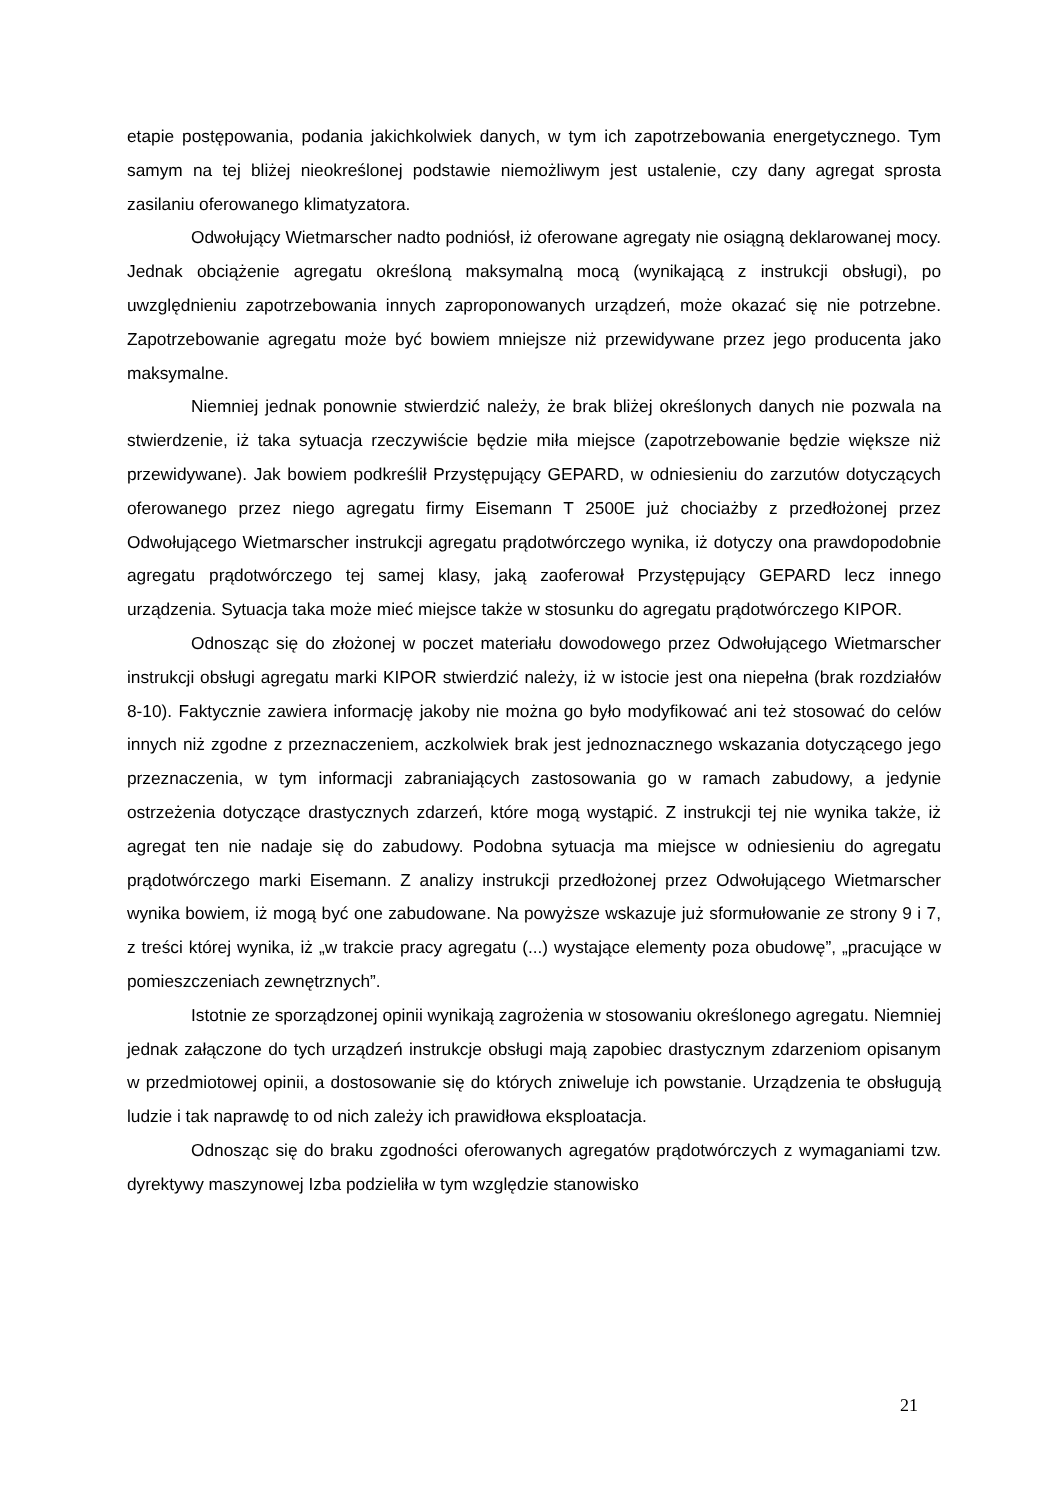etapie postępowania, podania jakichkolwiek danych, w tym ich zapotrzebowania energetycznego. Tym samym na tej bliżej nieokreślonej podstawie niemożliwym jest ustalenie, czy dany agregat sprosta zasilaniu oferowanego klimatyzatora.
Odwołujący Wietmarscher nadto podniósł, iż oferowane agregaty nie osiągną deklarowanej mocy. Jednak obciążenie agregatu określoną maksymalną mocą (wynikającą z instrukcji obsługi), po uwzględnieniu zapotrzebowania innych zaproponowanych urządzeń, może okazać się nie potrzebne. Zapotrzebowanie agregatu może być bowiem mniejsze niż przewidywane przez jego producenta jako maksymalne.
Niemniej jednak ponownie stwierdzić należy, że brak bliżej określonych danych nie pozwala na stwierdzenie, iż taka sytuacja rzeczywiście będzie miła miejsce (zapotrzebowanie będzie większe niż przewidywane). Jak bowiem podkreślił Przystępujący GEPARD, w odniesieniu do zarzutów dotyczących oferowanego przez niego agregatu firmy Eisemann T 2500E już chociażby z przedłożonej przez Odwołującego Wietmarscher instrukcji agregatu prądotwórczego wynika, iż dotyczy ona prawdopodobnie agregatu prądotwórczego tej samej klasy, jaką zaoferował Przystępujący GEPARD lecz innego urządzenia. Sytuacja taka może mieć miejsce także w stosunku do agregatu prądotwórczego KIPOR.
Odnosząc się do złożonej w poczet materiału dowodowego przez Odwołującego Wietmarscher instrukcji obsługi agregatu marki KIPOR stwierdzić należy, iż w istocie jest ona niepełna (brak rozdziałów 8-10). Faktycznie zawiera informację jakoby nie można go było modyfikować ani też stosować do celów innych niż zgodne z przeznaczeniem, aczkolwiek brak jest jednoznacznego wskazania dotyczącego jego przeznaczenia, w tym informacji zabraniających zastosowania go w ramach zabudowy, a jedynie ostrzeżenia dotyczące drastycznych zdarzeń, które mogą wystąpić. Z instrukcji tej nie wynika także, iż agregat ten nie nadaje się do zabudowy. Podobna sytuacja ma miejsce w odniesieniu do agregatu prądotwórczego marki Eisemann. Z analizy instrukcji przedłożonej przez Odwołującego Wietmarscher wynika bowiem, iż mogą być one zabudowane. Na powyższe wskazuje już sformułowanie ze strony 9 i 7, z treści której wynika, iż „w trakcie pracy agregatu (...) wystające elementy poza obudowę”, „pracujące w pomieszczeniach zewnętrznych”.
Istotnie ze sporządzonej opinii wynikają zagrożenia w stosowaniu określonego agregatu. Niemniej jednak załączone do tych urządzeń instrukcje obsługi mają zapobiec drastycznym zdarzeniom opisanym w przedmiotowej opinii, a dostosowanie się do których zniweluje ich powstanie. Urządzenia te obsługują ludzie i tak naprawdę to od nich zależy ich prawidłowa eksploatacja.
Odnosząc się do braku zgodności oferowanych agregatów prądotwórczych z wymaganiami tzw. dyrektywy maszynowej Izba podzieliła w tym względzie stanowisko
21